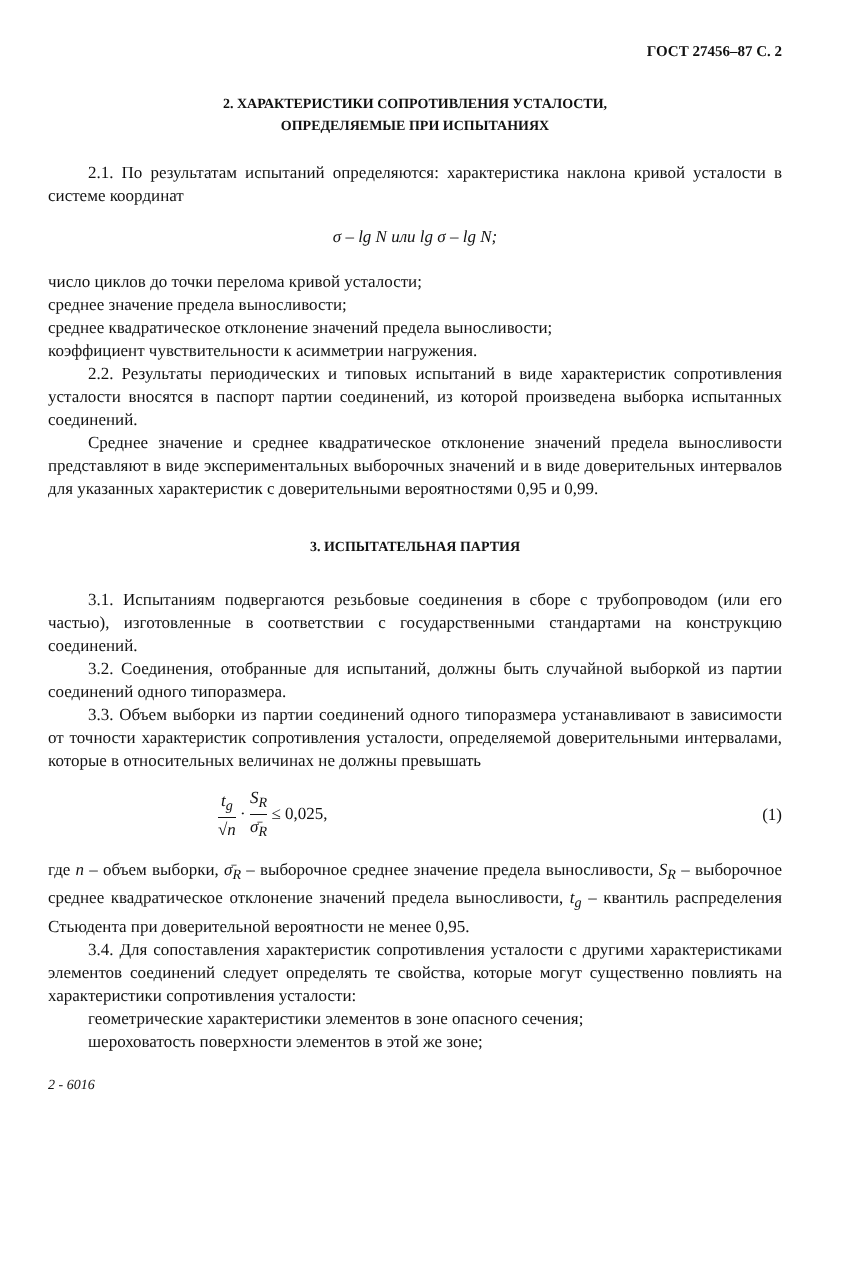ГОСТ 27456–87 С. 2
2. ХАРАКТЕРИСТИКИ СОПРОТИВЛЕНИЯ УСТАЛОСТИ,
ОПРЕДЕЛЯЕМЫЕ ПРИ ИСПЫТАНИЯХ
2.1. По результатам испытаний определяются: характеристика наклона кривой усталости в системе координат
σ – lg N или lg σ – lg N;
число циклов до точки перелома кривой усталости;
среднее значение предела выносливости;
среднее квадратическое отклонение значений предела выносливости;
коэффициент чувствительности к асимметрии нагружения.
2.2. Результаты периодических и типовых испытаний в виде характеристик сопротивления усталости вносятся в паспорт партии соединений, из которой произведена выборка испытанных соединений.
Среднее значение и среднее квадратическое отклонение значений предела выносливости представляют в виде экспериментальных выборочных значений и в виде доверительных интервалов для указанных характеристик с доверительными вероятностями 0,95 и 0,99.
3. ИСПЫТАТЕЛЬНАЯ ПАРТИЯ
3.1. Испытаниям подвергаются резьбовые соединения в сборе с трубопроводом (или его частью), изготовленные в соответствии с государственными стандартами на конструкцию соединений.
3.2. Соединения, отобранные для испытаний, должны быть случайной выборкой из партии соединений одного типоразмера.
3.3. Объем выборки из партии соединений одного типоразмера устанавливают в зависимости от точности характеристик сопротивления усталости, определяемой доверительными интервалами, которые в относительных величинах не должны превышать
t<sub>g</sub> √n · S<sub>R</sub> σ̄<sub>R</sub> ≤ 0,025, (1)
где n – объем выборки, σ̄<sub>R</sub> – выборочное среднее значение предела выносливости, S<sub>R</sub> – выборочное среднее квадратическое отклонение значений предела выносливости, t<sub>g</sub> – квантиль распределения Стьюдента при доверительной вероятности не менее 0,95.
3.4. Для сопоставления характеристик сопротивления усталости с другими характеристиками элементов соединений следует определять те свойства, которые могут существенно повлиять на характеристики сопротивления усталости:
геометрические характеристики элементов в зоне опасного сечения;
шероховатость поверхности элементов в этой же зоне;
2 - 6016